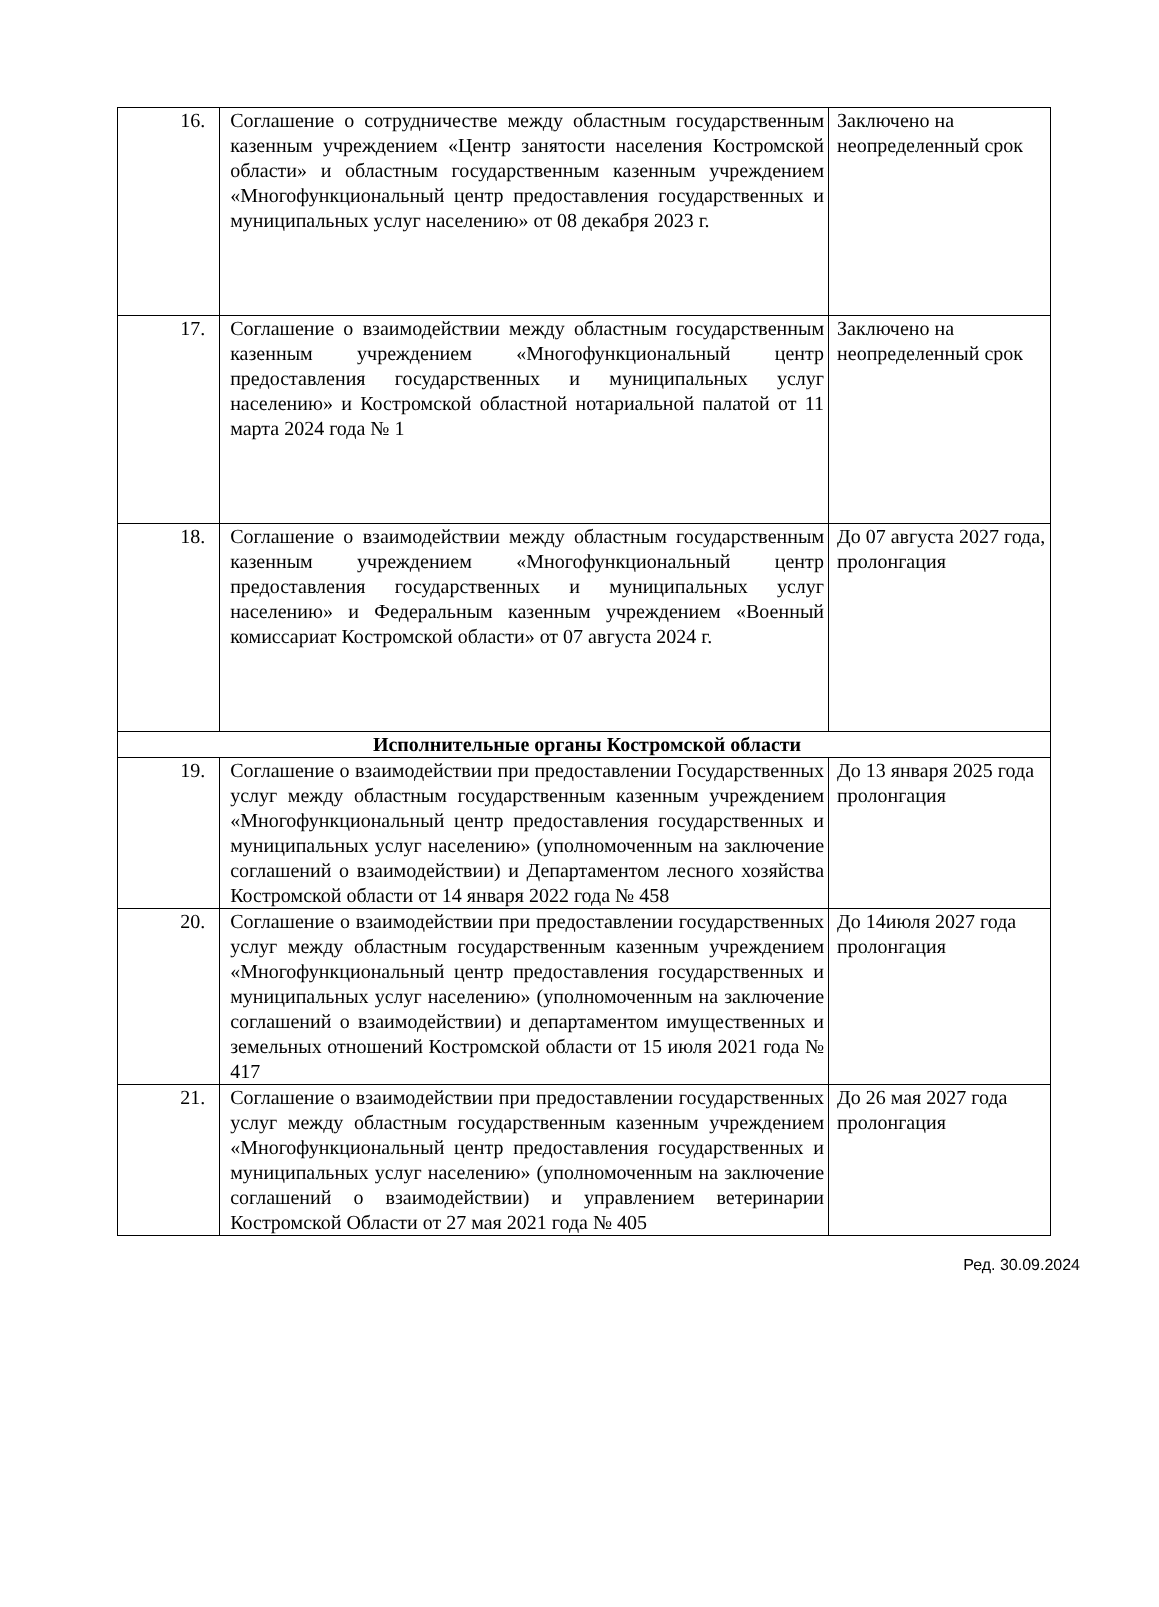| 16. | Соглашение о сотрудничестве между областным государственным казенным учреждением «Центр занятости населения Костромской области» и областным государственным казенным учреждением «Многофункциональный центр предоставления государственных и муниципальных услуг населению» от 08 декабря 2023 г. | Заключено на неопределенный срок |
| 17. | Соглашение о взаимодействии между областным государственным казенным учреждением «Многофункциональный центр предоставления государственных и муниципальных услуг населению» и Костромской областной нотариальной палатой от 11 марта 2024 года № 1 | Заключено на неопределенный срок |
| 18. | Соглашение о взаимодействии между областным государственным казенным учреждением «Многофункциональный центр предоставления государственных и муниципальных услуг населению» и Федеральным казенным учреждением «Военный комиссариат Костромской области» от 07 августа 2024 г. | До 07 августа 2027 года, пролонгация |
| Исполнительные органы Костромской области | | |
| 19. | Соглашение о взаимодействии при предоставлении Государственных услуг между областным государственным казенным учреждением «Многофункциональный центр предоставления государственных и муниципальных услуг населению» (уполномоченным на заключение соглашений о взаимодействии) и Департаментом лесного хозяйства Костромской области от 14 января 2022 года № 458 | До 13 января 2025 года пролонгация |
| 20. | Соглашение о взаимодействии при предоставлении государственных услуг между областным государственным казенным учреждением «Многофункциональный центр предоставления государственных и муниципальных услуг населению» (уполномоченным на заключение соглашений о взаимодействии) и департаментом имущественных и земельных отношений Костромской области от 15 июля 2021 года № 417 | До 14июля 2027 года пролонгация |
| 21. | Соглашение о взаимодействии при предоставлении государственных услуг между областным государственным казенным учреждением «Многофункциональный центр предоставления государственных и муниципальных услуг населению» (уполномоченным на заключение соглашений о взаимодействии) и управлением ветеринарии Костромской Области от 27 мая 2021 года № 405 | До 26 мая 2027 года пролонгация |
Ред. 30.09.2024